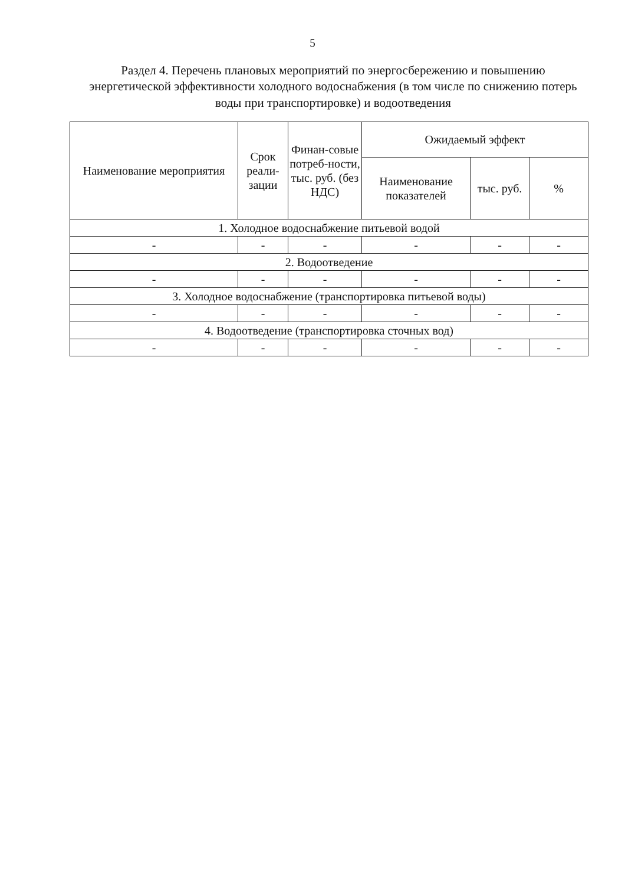5
Раздел 4. Перечень плановых мероприятий по энергосбережению и повышению энергетической эффективности холодного водоснабжения (в том числе по снижению потерь воды при транспортировке) и водоотведения
| Наименование мероприятия | Срок реали-зации | Финан-совые потреб-ности, тыс. руб. (без НДС) | Ожидаемый эффект | | |
| --- | --- | --- | --- | --- | --- |
| | | | Наименование показателей | тыс. руб. | % |
| 1. Холодное водоснабжение питьевой водой | | | | | |
| - | - | - | - | - | - |
| 2. Водоотведение | | | | | |
| - | - | - | - | - | - |
| 3. Холодное водоснабжение (транспортировка питьевой воды) | | | | | |
| - | - | - | - | - | - |
| 4. Водоотведение (транспортировка сточных вод) | | | | | |
| - | - | - | - | - | - |